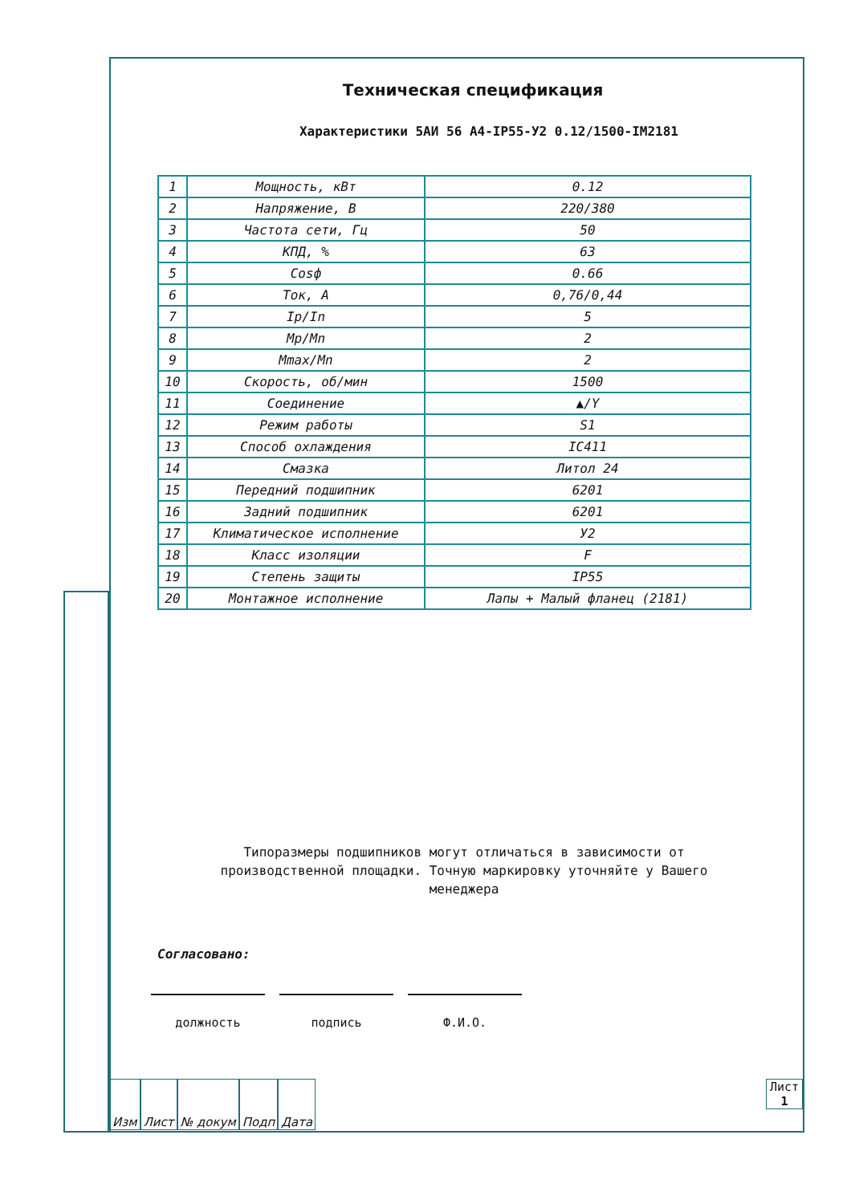Техническая спецификация
Характеристики 5АИ 56 A4-IP55-У2 0.12/1500-IM2181
| 1 | Мощность, кВт | 0.12 |
| 2 | Напряжение, В | 220/380 |
| 3 | Частота сети, Гц | 50 |
| 4 | КПД, % | 63 |
| 5 | Cosф | 0.66 |
| 6 | Ток, А | 0,76/0,44 |
| 7 | Ip/In | 5 |
| 8 | Mp/Mn | 2 |
| 9 | Mmax/Mn | 2 |
| 10 | Скорость, об/мин | 1500 |
| 11 | Соединение | ▲/Y |
| 12 | Режим работы | S1 |
| 13 | Способ охлаждения | IC411 |
| 14 | Смазка | Литол 24 |
| 15 | Передний подшипник | 6201 |
| 16 | Задний подшипник | 6201 |
| 17 | Климатическое исполнение | У2 |
| 18 | Класс изоляции | F |
| 19 | Степень защиты | IP55 |
| 20 | Монтажное исполнение | Лапы + Малый фланец (2181) |
Типоразмеры подшипников могут отличаться в зависимости от производственной площадки. Точную маркировку уточняйте у Вашего менеджера
Согласовано:
должность подпись Ф.И.О.
Изм Лист № докум Подп Дата
Лист
1